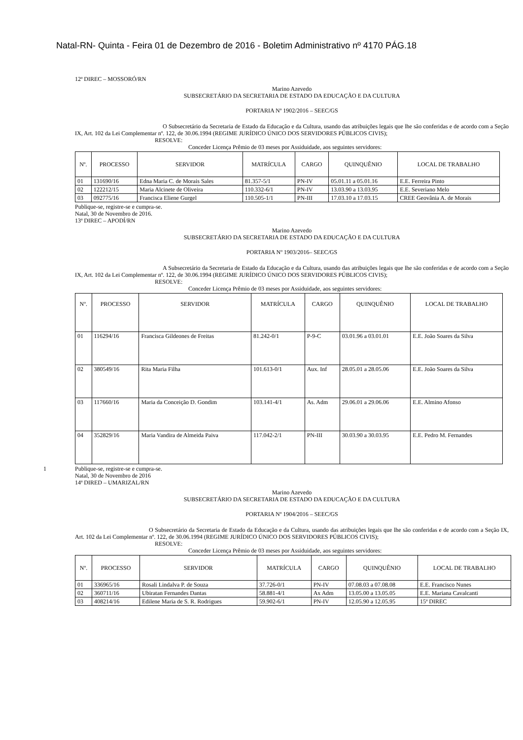Natal-RN- Quinta - Feira 01 de Dezembro de 2016 - Boletim Administrativo nº 4170 PÁG.18
12ª DIREC – MOSSORÓ/RN
Marino Azevedo
SUBSECRETÁRIO DA SECRETARIA DE ESTADO DA EDUCAÇÃO E DA CULTURA
PORTARIA Nº 1902/2016 – SEEC/GS
O Subsecretário da Secretaria de Estado da Educação e da Cultura, usando das atribuições legais que lhe são conferidas e de acordo com a Seção IX, Art. 102 da Lei Complementar nº. 122, de 30.06.1994 (REGIME JURÍDICO ÚNICO DOS SERVIDORES PÚBLICOS CIVIS);
RESOLVE:
Conceder Licença Prêmio de 03 meses por Assiduidade, aos seguintes servidores:
| Nº. | PROCESSO | SERVIDOR | MATRÍCULA | CARGO | QUINQUÊNIO | LOCAL DE TRABALHO |
| --- | --- | --- | --- | --- | --- | --- |
| 01 | 131690/16 | Edna Maria C. de Morais Sales | 81.357-5/1 | PN-IV | 05.01.11 a 05.01.16 | E.E. Ferreira Pinto |
| 02 | 122212/15 | Maria Alcinete de Oliveira | 110.332-6/1 | PN-IV | 13.03.90 a 13.03.95 | E.E. Severiano Melo |
| 03 | 092775/16 | Francisca Eliene Gurgel | 110.505-1/1 | PN-III | 17.03.10 a 17.03.15 | CREE Geovânia A. de Morais |
Publique-se, registre-se e cumpra-se.
Natal, 30 de Novembro de 2016.
13ª DIREC – APODÍ/RN
Marino Azevedo
SUBSECRETÁRIO DA SECRETARIA DE ESTADO DA EDUCAÇÃO E DA CULTURA
PORTARIA Nº 1903/2016– SEEC/GS
A Subsecretário da Secretaria de Estado da Educação e da Cultura, usando das atribuições legais que lhe são conferidas e de acordo com a Seção IX, Art. 102 da Lei Complementar nº. 122, de 30.06.1994 (REGIME JURÍDICO ÚNICO DOS SERVIDORES PÚBLICOS CIVIS);
RESOLVE:
Conceder Licença Prêmio de 03 meses por Assiduidade, aos seguintes servidores:
| Nº. | PROCESSO | SERVIDOR | MATRÍCULA | CARGO | QUINQUÊNIO | LOCAL DE TRABALHO |
| --- | --- | --- | --- | --- | --- | --- |
| 01 | 116294/16 | Francisca Gildeones de Freitas | 81.242-0/1 | P-9-C | 03.01.96 a 03.01.01 | E.E. João Soares da Silva |
| 02 | 380549/16 | Rita Maria Filha | 101.613-0/1 | Aux. Inf | 28.05.01 a 28.05.06 | E.E. João Soares da Silva |
| 03 | 117660/16 | Maria da Conceição D. Gondim | 103.141-4/1 | As. Adm | 29.06.01 a 29.06.06 | E.E. Almino Afonso |
| 04 | 352829/16 | Maria Vandira de Almeida Paiva | 117.042-2/1 | PN-III | 30.03.90 a 30.03.95 | E.E. Pedro M. Fernandes |
1 Publique-se, registre-se e cumpra-se.
Natal, 30 de Novembro de 2016
14ª DIRED – UMARIZAL/RN
Marino Azevedo
SUBSECRETÁRIO DA SECRETARIA DE ESTADO DA EDUCAÇÃO E DA CULTURA
PORTARIA Nº 1904/2016 – SEEC/GS
O Subsecretário da Secretaria de Estado da Educação e da Cultura, usando das atribuições legais que lhe são conferidas e de acordo com a Seção IX, Art. 102 da Lei Complementar nº. 122, de 30.06.1994 (REGIME JURÍDICO ÚNICO DOS SERVIDORES PÚBLICOS CIVIS);
RESOLVE:
Conceder Licença Prêmio de 03 meses por Assiduidade, aos seguintes servidores:
| Nº. | PROCESSO | SERVIDOR | MATRÍCULA | CARGO | QUINQUÊNIO | LOCAL DE TRABALHO |
| --- | --- | --- | --- | --- | --- | --- |
| 01 | 336965/16 | Rosali Lindalva P. de Souza | 37.726-0/1 | PN-IV | 07.08.03 a 07.08.08 | E.E. Francisco Nunes |
| 02 | 360711/16 | Ubiratan Fernandes Dantas | 58.881-4/1 | Ax Adm | 13.05.00 a 13.05.05 | E.E. Mariana Cavalcanti |
| 03 | 408214/16 | Edilene Maria de S. R. Rodrigues | 59.902-6/1 | PN-IV | 12.05.90 a 12.05.95 | 15ª DIREC |